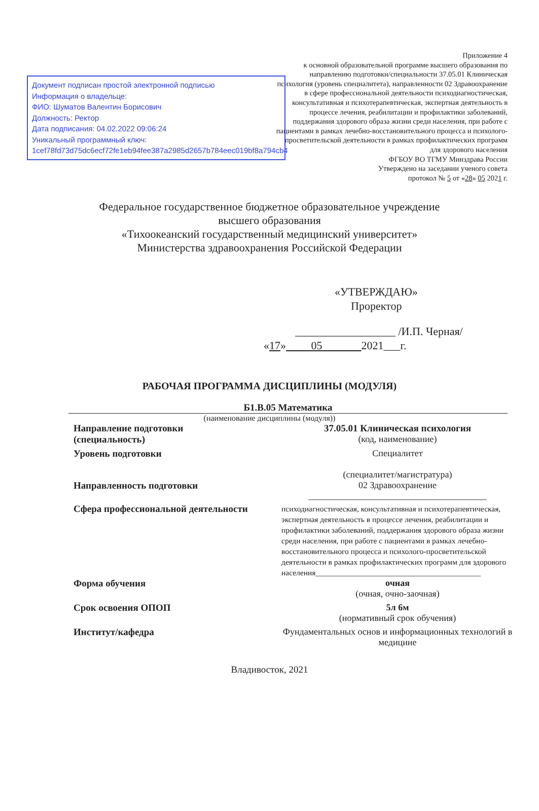Документ подписан простой электронной подписью
Информация о владельце:
ФИО: Шуматов Валентин Борисович
Должность: Ректор
Дата подписания: 04.02.2022 09:06:24
Уникальный программный ключ:
1cef78fd73d75dc6ecf72fe1eb94fee387a2985d2657b784eec019bf8a794cb4
Приложение 4
к основной образовательной программе высшего образования по направлению подготовки/специальности 37.05.01 Клиническая психология (уровень специалитета), направленности 02 Здравоохранение в сфере профессиональной деятельности психодиагностическая, консультативная и психотерапевтическая, экспертная деятельность в процессе лечения, реабилитации и профилактики заболеваний, поддержания здорового образа жизни среди населения, при работе с пациентами в рамках лечебно-восстановительного процесса и психолого-просветительской деятельности в рамках профилактических программ для здорового населения
ФГБОУ ВО ТГМУ Минздрава России
Утверждено на заседании ученого совета
протокол № 5 от «28» 05 2021 г.
Федеральное государственное бюджетное образовательное учреждение
высшего образования
«Тихоокеанский государственный медицинский университет»
Министерства здравоохранения Российской Федерации
«УТВЕРЖДАЮ»
Проректор
__________________ /И.П. Черная/
«17» 05 2021___г.
РАБОЧАЯ ПРОГРАММА ДИСЦИПЛИНЫ (МОДУЛЯ)
Б1.В.05 Математика
(наименование дисциплины (модуля))
Направление подготовки
(специальность)
37.05.01 Клиническая психология
(код, наименование)
Уровень подготовки Специалитет
(специалитет/магистратура)
Направленность подготовки 02 Здравоохранение
_______________________________________
Сфера профессиональной деятельности
психодиагностическая, консультативная и психотерапевтическая, экспертная деятельность в процессе лечения, реабилитации и профилактики заболеваний, поддержания здорового образа жизни среди населения, при работе с пациентами в рамках лечебно-восстановительного процесса и психолого-просветительской деятельности в рамках профилактических программ для здорового населения__________________________________________
Форма обучения очная
(очная, очно-заочная)
Срок освоения ОПОП 5л 6м
(нормативный срок обучения)
Институт/кафедра Фундаментальных основ и информационных технологий в медицине
Владивосток, 2021